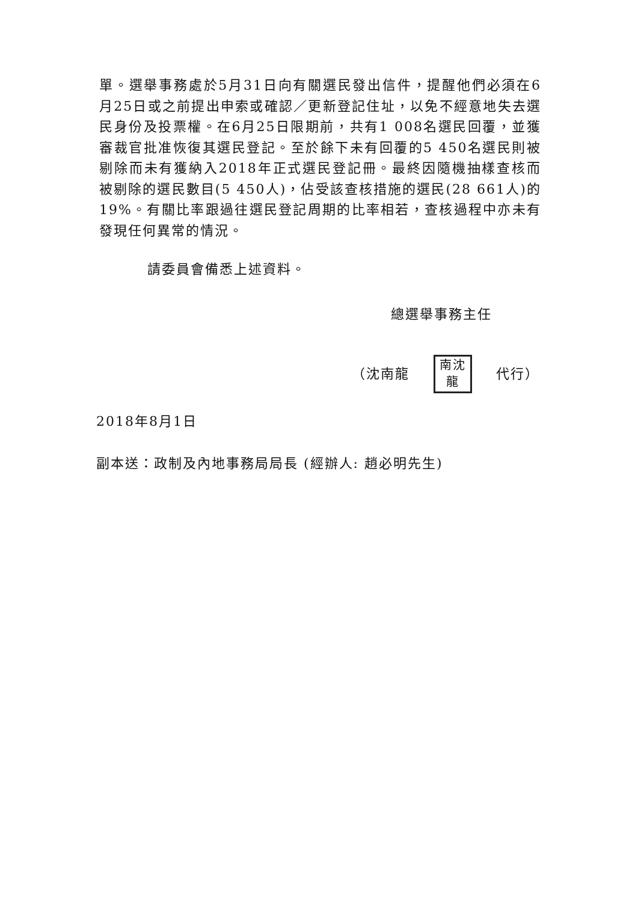單。選舉事務處於5月31日向有關選民發出信件，提醒他們必須在6月25日或之前提出申索或確認／更新登記住址，以免不經意地失去選民身份及投票權。在6月25日限期前，共有1 008名選民回覆，並獲審裁官批准恢復其選民登記。至於餘下未有回覆的5 450名選民則被剔除而未有獲納入2018年正式選民登記冊。最終因隨機抽樣查核而被剔除的選民數目(5 450人)，佔受該查核措施的選民(28 661人)的19%。有關比率跟過往選民登記周期的比率相若，查核過程中亦未有發現任何異常的情況。
請委員會備悉上述資料。
總選舉事務主任
（沈南龍 南沈 龍 代行）
2018年8月1日
副本送：政制及內地事務局局長 (經辦人: 趙必明先生)